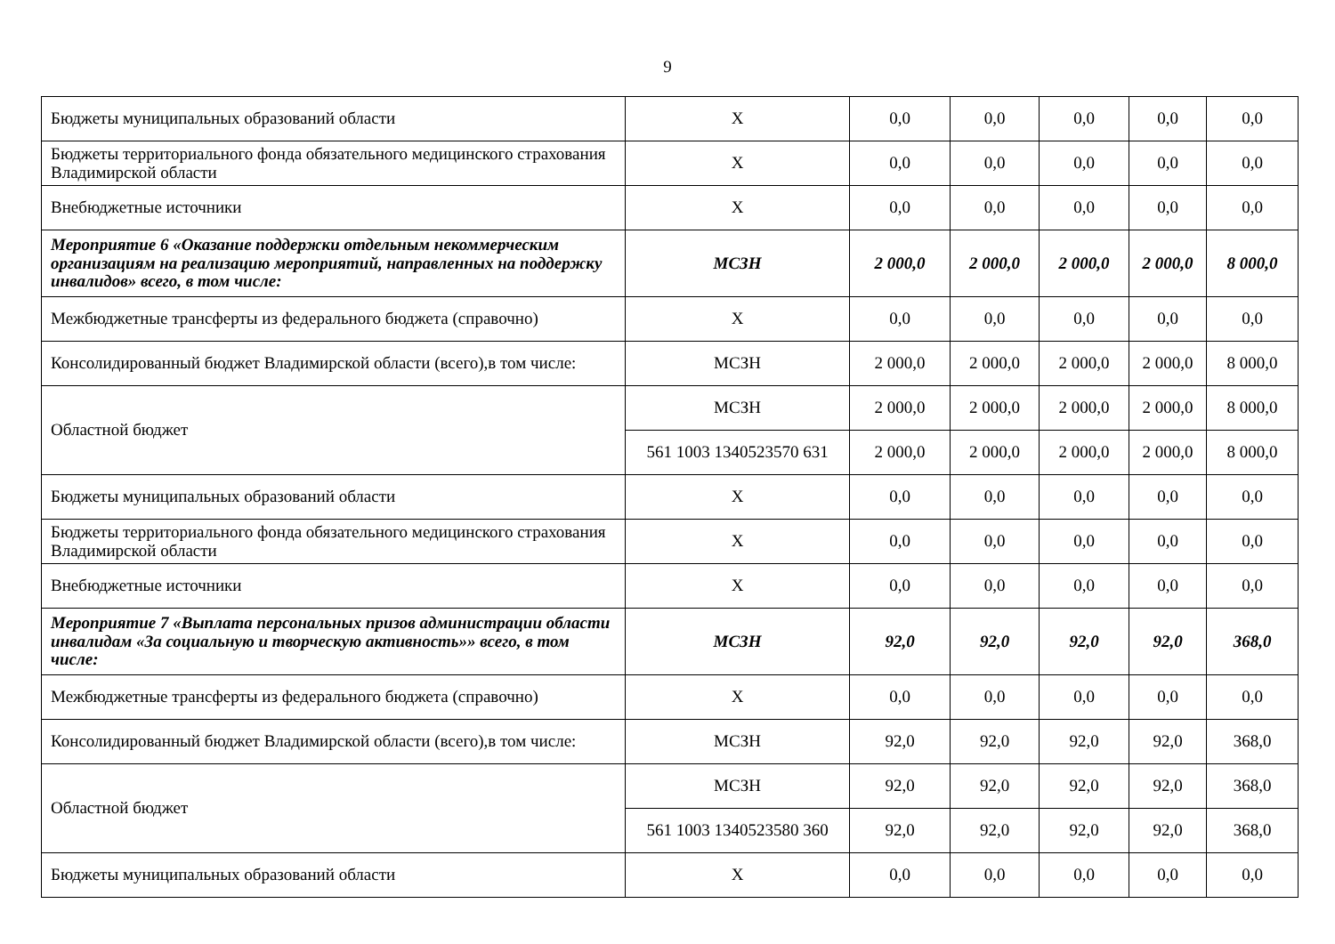9
| Бюджеты муниципальных образований области | Х | 0,0 | 0,0 | 0,0 | 0,0 | 0,0 |
| Бюджеты территориального фонда обязательного медицинского страхования Владимирской области | Х | 0,0 | 0,0 | 0,0 | 0,0 | 0,0 |
| Внебюджетные источники | Х | 0,0 | 0,0 | 0,0 | 0,0 | 0,0 |
| Мероприятие 6 «Оказание поддержки отдельным некоммерческим организациям на реализацию мероприятий, направленных на поддержку инвалидов» всего, в том числе: | МСЗН | 2 000,0 | 2 000,0 | 2 000,0 | 2 000,0 | 8 000,0 |
| Межбюджетные трансферты из федерального бюджета (справочно) | Х | 0,0 | 0,0 | 0,0 | 0,0 | 0,0 |
| Консолидированный бюджет Владимирской области (всего),в том числе: | МСЗН | 2 000,0 | 2 000,0 | 2 000,0 | 2 000,0 | 8 000,0 |
| Областной бюджет | МСЗН | 2 000,0 | 2 000,0 | 2 000,0 | 2 000,0 | 8 000,0 |
| | 561 1003 1340523570 631 | 2 000,0 | 2 000,0 | 2 000,0 | 2 000,0 | 8 000,0 |
| Бюджеты муниципальных образований области | Х | 0,0 | 0,0 | 0,0 | 0,0 | 0,0 |
| Бюджеты территориального фонда обязательного медицинского страхования Владимирской области | Х | 0,0 | 0,0 | 0,0 | 0,0 | 0,0 |
| Внебюджетные источники | Х | 0,0 | 0,0 | 0,0 | 0,0 | 0,0 |
| Мероприятие 7 «Выплата персональных призов администрации области инвалидам «За социальную и творческую активность»» всего, в том числе: | МСЗН | 92,0 | 92,0 | 92,0 | 92,0 | 368,0 |
| Межбюджетные трансферты из федерального бюджета (справочно) | Х | 0,0 | 0,0 | 0,0 | 0,0 | 0,0 |
| Консолидированный бюджет Владимирской области (всего),в том числе: | МСЗН | 92,0 | 92,0 | 92,0 | 92,0 | 368,0 |
| Областной бюджет | МСЗН | 92,0 | 92,0 | 92,0 | 92,0 | 368,0 |
| | 561 1003 1340523580 360 | 92,0 | 92,0 | 92,0 | 92,0 | 368,0 |
| Бюджеты муниципальных образований области | Х | 0,0 | 0,0 | 0,0 | 0,0 | 0,0 |